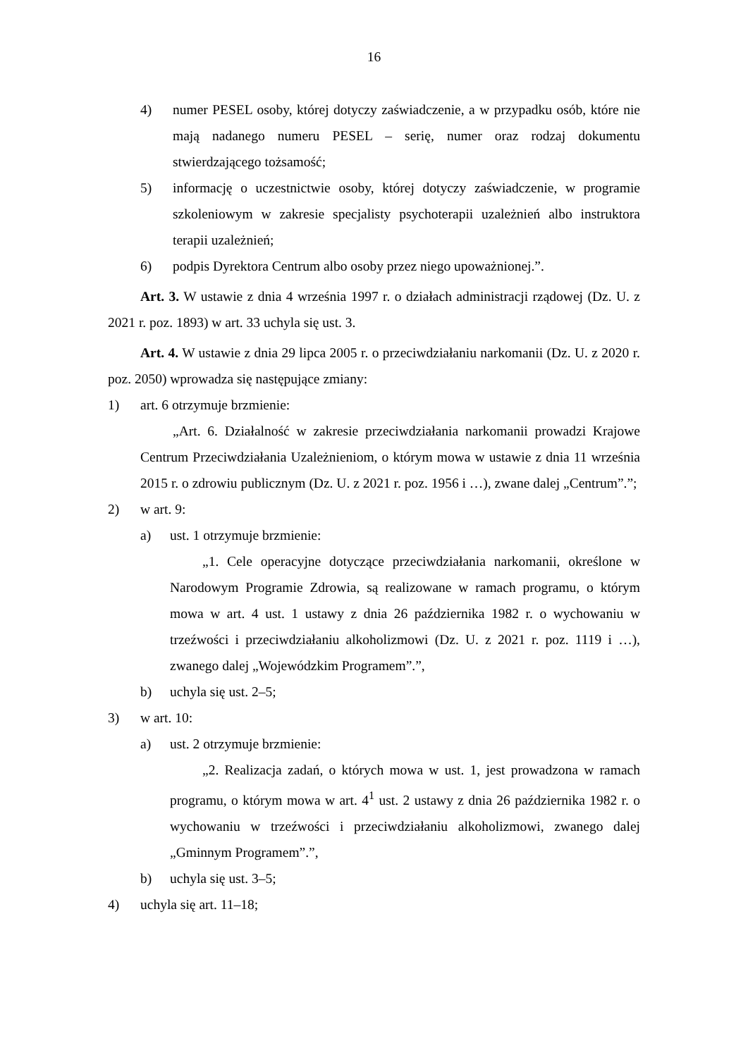16
4) numer PESEL osoby, której dotyczy zaświadczenie, a w przypadku osób, które nie mają nadanego numeru PESEL – serię, numer oraz rodzaj dokumentu stwierdzającego tożsamość;
5) informację o uczestnictwie osoby, której dotyczy zaświadczenie, w programie szkoleniowym w zakresie specjalisty psychoterapii uzależnień albo instruktora terapii uzależnień;
6) podpis Dyrektora Centrum albo osoby przez niego upoważnionej.”.
Art. 3. W ustawie z dnia 4 września 1997 r. o działach administracji rządowej (Dz. U. z 2021 r. poz. 1893) w art. 33 uchyla się ust. 3.
Art. 4. W ustawie z dnia 29 lipca 2005 r. o przeciwdziałaniu narkomanii (Dz. U. z 2020 r. poz. 2050) wprowadza się następujące zmiany:
1) art. 6 otrzymuje brzmienie:
„Art. 6. Działalność w zakresie przeciwdziałania narkomanii prowadzi Krajowe Centrum Przeciwdziałania Uzależnieniom, o którym mowa w ustawie z dnia 11 września 2015 r. o zdrowiu publicznym (Dz. U. z 2021 r. poz. 1956 i …), zwane dalej „Centrum”.”;
2) w art. 9:
a) ust. 1 otrzymuje brzmienie:
„1. Cele operacyjne dotyczące przeciwdziałania narkomanii, określone w Narodowym Programie Zdrowia, są realizowane w ramach programu, o którym mowa w art. 4 ust. 1 ustawy z dnia 26 października 1982 r. o wychowaniu w trzeźwości i przeciwdziałaniu alkoholizmowi (Dz. U. z 2021 r. poz. 1119 i …), zwanego dalej „Wojewódzkim Programem”.”,
b) uchyla się ust. 2–5;
3) w art. 10:
a) ust. 2 otrzymuje brzmienie:
„2. Realizacja zadań, o których mowa w ust. 1, jest prowadzona w ramach programu, o którym mowa w art. 4<sup>1</sup> ust. 2 ustawy z dnia 26 października 1982 r. o wychowaniu w trzeźwości i przeciwdziałaniu alkoholizmowi, zwanego dalej „Gminnym Programem”.”,
b) uchyla się ust. 3–5;
4) uchyla się art. 11–18;